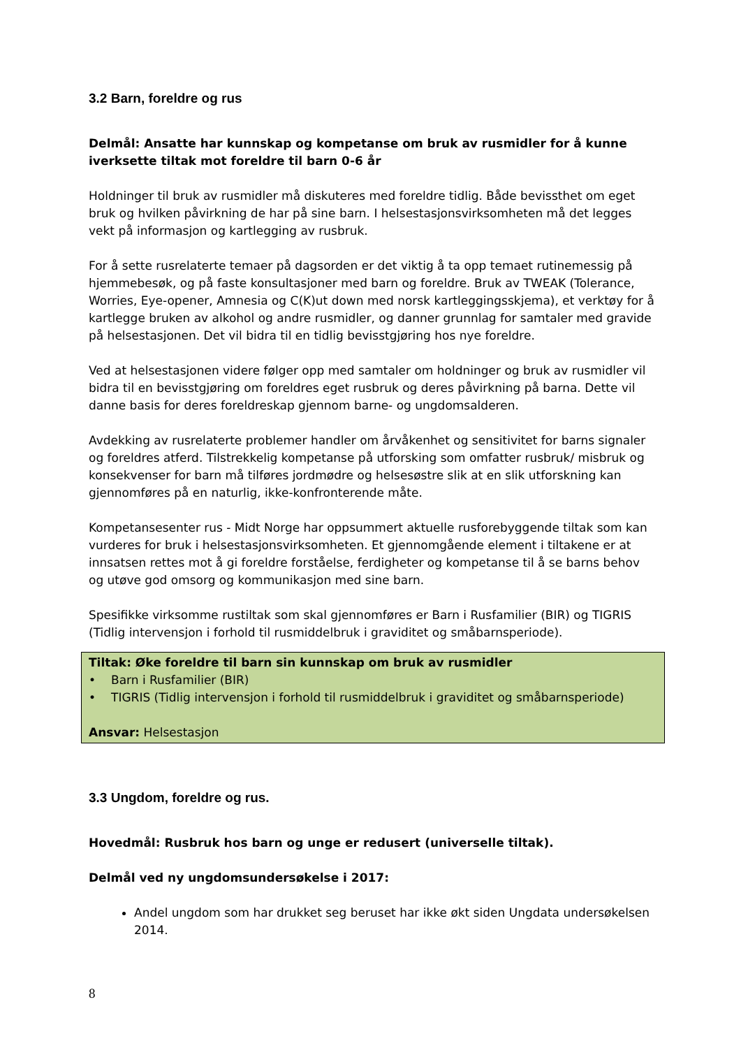3.2 Barn, foreldre og rus
Delmål: Ansatte har kunnskap og kompetanse om bruk av rusmidler for å kunne iverksette tiltak mot foreldre til barn 0-6 år
Holdninger til bruk av rusmidler må diskuteres med foreldre tidlig. Både bevissthet om eget bruk og hvilken påvirkning de har på sine barn. I helsestasjonsvirksomheten må det legges vekt på informasjon og kartlegging av rusbruk.
For å sette rusrelaterte temaer på dagsorden er det viktig å ta opp temaet rutinemessig på hjemmebesøk, og på faste konsultasjoner med barn og foreldre. Bruk av TWEAK (Tolerance, Worries, Eye-opener, Amnesia og C(K)ut down med norsk kartleggingsskjema), et verktøy for å kartlegge bruken av alkohol og andre rusmidler, og danner grunnlag for samtaler med gravide på helsestasjonen. Det vil bidra til en tidlig bevisstgjøring hos nye foreldre.
Ved at helsestasjonen videre følger opp med samtaler om holdninger og bruk av rusmidler vil bidra til en bevisstgjøring om foreldres eget rusbruk og deres påvirkning på barna. Dette vil danne basis for deres foreldreskap gjennom barne- og ungdomsalderen.
Avdekking av rusrelaterte problemer handler om årvåkenhet og sensitivitet for barns signaler og foreldres atferd. Tilstrekkelig kompetanse på utforsking som omfatter rusbruk/ misbruk og konsekvenser for barn må tilføres jordmødre og helsesøstre slik at en slik utforskning kan gjennomføres på en naturlig, ikke-konfronterende måte.
Kompetansesenter rus - Midt Norge har oppsummert aktuelle rusforebyggende tiltak som kan vurderes for bruk i helsestasjonsvirksomheten. Et gjennomgående element i tiltakene er at innsatsen rettes mot å gi foreldre forståelse, ferdigheter og kompetanse til å se barns behov og utøve god omsorg og kommunikasjon med sine barn.
Spesifikke virksomme rustiltak som skal gjennomføres er Barn i Rusfamilier (BIR) og TIGRIS (Tidlig intervensjon i forhold til rusmiddelbruk i graviditet og småbarnsperiode).
Tiltak: Øke foreldre til barn sin kunnskap om bruk av rusmidler
• Barn i Rusfamilier (BIR)
• TIGRIS (Tidlig intervensjon i forhold til rusmiddelbruk i graviditet og småbarnsperiode)
Ansvar: Helsestasjon
3.3 Ungdom, foreldre og rus.
Hovedmål: Rusbruk hos barn og unge er redusert (universelle tiltak).
Delmål ved ny ungdomsundersøkelse i 2017:
Andel ungdom som har drukket seg beruset har ikke økt siden Ungdata undersøkelsen 2014.
8